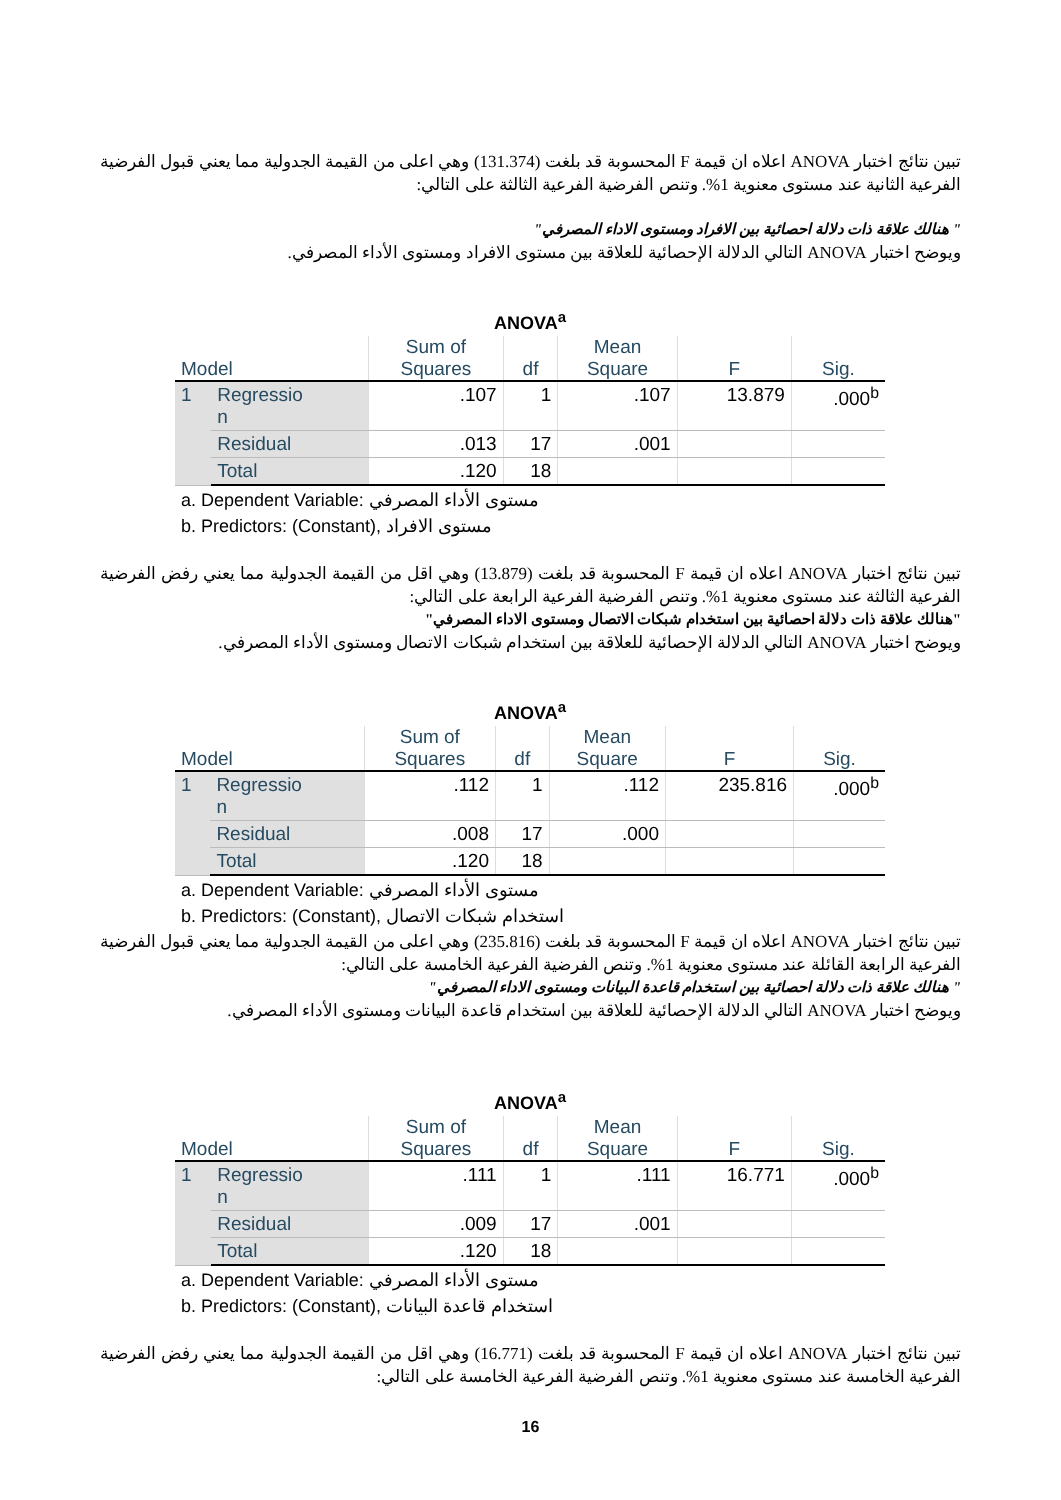تبين نتائج اختبار ANOVA اعلاه ان قيمة F المحسوبة قد بلغت (131.374) وهي اعلى من القيمة الجدولية مما يعني قبول الفرضية الفرعية الثانية عند مستوى معنوية 1%. وتنص الفرضية الفرعية الثالثة على التالي:
" هنالك علاقة ذات دلالة احصائية بين الافراد ومستوى الاداء المصرفي"
ويوضح اختبار ANOVA التالي الدلالة الإحصائية للعلاقة بين مستوى الافراد ومستوى الأداء المصرفي.
ANOVA<sup>a</sup>
| Model | | Sum of Squares | df | Mean Square | F | Sig. |
| --- | --- | --- | --- | --- | --- | --- |
| 1 | Regressio n | .107 | 1 | .107 | 13.879 | .000<sup>b</sup> |
| | Residual | .013 | 17 | .001 | | |
| | Total | .120 | 18 | | | |
a. Dependent Variable: مستوى الأداء المصرفي
b. Predictors: (Constant), مستوى الافراد
تبين نتائج اختبار ANOVA اعلاه ان قيمة F المحسوبة قد بلغت (13.879) وهي اقل من القيمة الجدولية مما يعني رفض الفرضية الفرعية الثالثة عند مستوى معنوية 1%. وتنص الفرضية الفرعية الرابعة على التالي:
"هنالك علاقة ذات دلالة احصائية بين استخدام شبكات الاتصال ومستوى الاداء المصرفي"
ويوضح اختبار ANOVA التالي الدلالة الإحصائية للعلاقة بين استخدام شبكات الاتصال ومستوى الأداء المصرفي.
ANOVA<sup>a</sup>
| Model | | Sum of Squares | df | Mean Square | F | Sig. |
| --- | --- | --- | --- | --- | --- | --- |
| 1 | Regressio n | .112 | 1 | .112 | 235.816 | .000<sup>b</sup> |
| | Residual | .008 | 17 | .000 | | |
| | Total | .120 | 18 | | | |
a. Dependent Variable: مستوى الأداء المصرفي
b. Predictors: (Constant), استخدام شبكات الاتصال
تبين نتائج اختبار ANOVA اعلاه ان قيمة F المحسوبة قد بلغت (235.816) وهي اعلى من القيمة الجدولية مما يعني قبول الفرضية الفرعية الرابعة القائلة عند مستوى معنوية 1%. وتنص الفرضية الفرعية الخامسة على التالي:
" هنالك علاقة ذات دلالة احصائية بين استخدام قاعدة البيانات ومستوى الاداء المصرفي"
ويوضح اختبار ANOVA التالي الدلالة الإحصائية للعلاقة بين استخدام قاعدة البيانات ومستوى الأداء المصرفي.
ANOVA<sup>a</sup>
| Model | | Sum of Squares | df | Mean Square | F | Sig. |
| --- | --- | --- | --- | --- | --- | --- |
| 1 | Regressio n | .111 | 1 | .111 | 16.771 | .000<sup>b</sup> |
| | Residual | .009 | 17 | .001 | | |
| | Total | .120 | 18 | | | |
a. Dependent Variable: مستوى الأداء المصرفي
b. Predictors: (Constant), استخدام قاعدة البيانات
تبين نتائج اختبار ANOVA اعلاه ان قيمة F المحسوبة قد بلغت (16.771) وهي اقل من القيمة الجدولية مما يعني رفض الفرضية الفرعية الخامسة عند مستوى معنوية 1%. وتنص الفرضية الفرعية الخامسة على التالي:
16